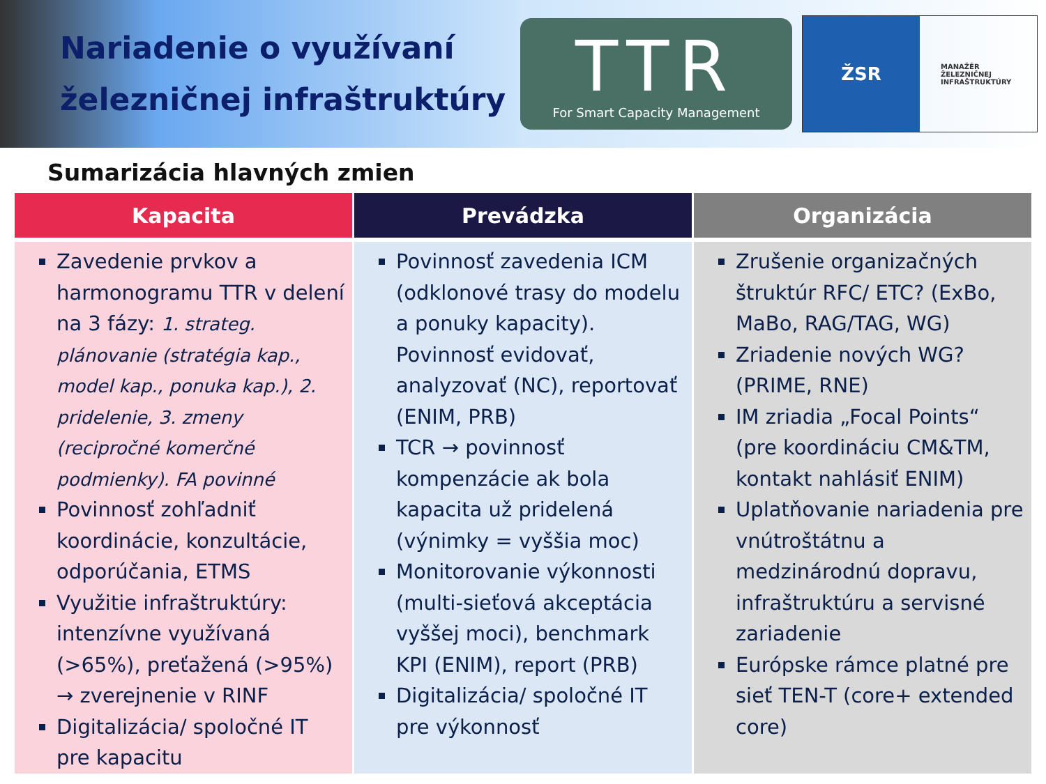Nariadenie o využívaní železničnej infraštruktúry
TTR
For Smart Capacity Management
ŽSR
MANAŽÉR
ŽELEZNIČNEJ
INFRAŠTRUKTÚRY
Sumarizácia hlavných zmien
| Kapacita | Prevádzka | Organizácia |
| --- | --- | --- |
| Zavedenie prvkov a harmonogramu TTR v delení na 3 fázy: 1. strateg. plánovanie (stratégia kap., model kap., ponuka kap.), 2. pridelenie, 3. zmeny (recipročné komerčné podmienky). FA povinné Povinnosť zohľadniť koordinácie, konzultácie, odporúčania, ETMS Využitie infraštruktúry: intenzívne využívaná (>65%), preťažená (>95%) → zverejnenie v RINF Digitalizácia/ spoločné IT pre kapacitu | Povinnosť zavedenia ICM (odklonové trasy do modelu a ponuky kapacity). Povinnosť evidovať, analyzovať (NC), reportovať (ENIM, PRB) TCR → povinnosť kompenzácie ak bola kapacita už pridelená (výnimky = vyššia moc) Monitorovanie výkonnosti (multi-sieťová akceptácia vyššej moci), benchmark KPI (ENIM), report (PRB) Digitalizácia/ spoločné IT pre výkonnosť | Zrušenie organizačných štruktúr RFC/ ETC? (ExBo, MaBo, RAG/TAG, WG) Zriadenie nových WG? (PRIME, RNE) IM zriadia „Focal Points“ (pre koordináciu CM&TM, kontakt nahlásiť ENIM) Uplatňovanie nariadenia pre vnútroštátnu a medzinárodnú dopravu, infraštruktúru a servisné zariadenie Európske rámce platné pre sieť TEN-T (core+ extended core) |